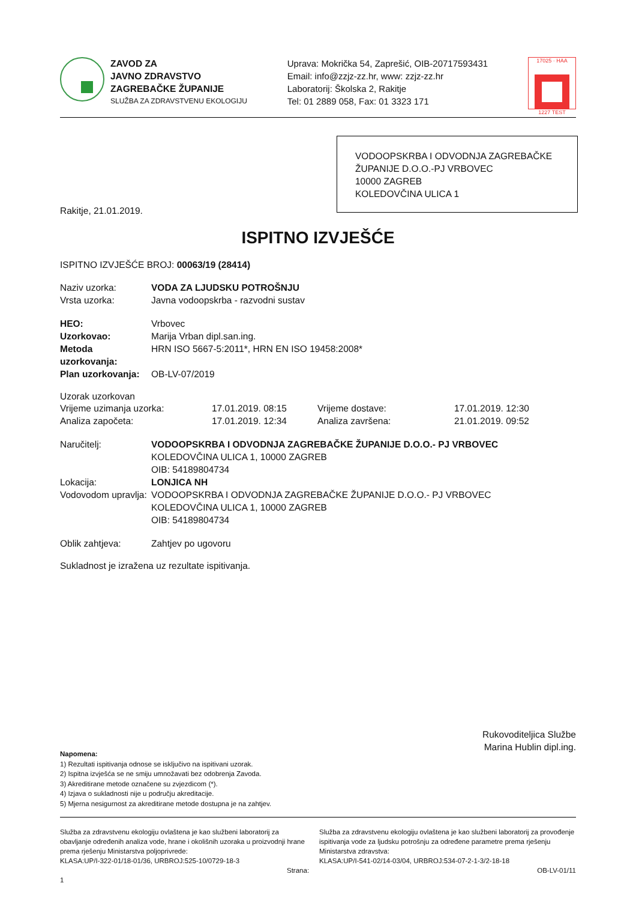ZAVOD ZA
JAVNO ZDRAVSTVO
ZAGREBAČKE ŽUPANIJE
SLUŽBA ZA ZDRAVSTVENU EKOLOGIJU
Uprava: Mokrička 54, Zaprešić, OIB-20717593431
Email: info@zzjz-zz.hr, www: zzjz-zz.hr
Laboratorij: Školska 2, Rakitje
Tel: 01 2889 058, Fax: 01 3323 171
17025 · HAA
1227 TEST
VODOOPSKRBA I ODVODNJA ZAGREBAČKE ŽUPANIJE D.O.O.-PJ VRBOVEC
10000 ZAGREB
KOLEDOVČINA ULICA 1
Rakitje, 21.01.2019.
ISPITNO IZVJEŠĆE
ISPITNO IZVJEŠĆE BROJ: 00063/19 (28414)
Naziv uzorka: VODA ZA LJUDSKU POTROŠNJU
Vrsta uzorka: Javna vodoopskrba - razvodni sustav
HEO: Vrbovec
Uzorkovao: Marija Vrban dipl.san.ing.
Metoda uzorkovanja: HRN ISO 5667-5:2011*, HRN EN ISO 19458:2008*
Plan uzorkovanja: OB-LV-07/2019
Uzorak uzorkovan
Vrijeme uzimanja uzorka: 17.01.2019. 08:15 Vrijeme dostave: 17.01.2019. 12:30 Analiza započeta: 17.01.2019. 12:34 Analiza završena: 21.01.2019. 09:52
Naručitelj: VODOOPSKRBA I ODVODNJA ZAGREBAČKE ŽUPANIJE D.O.O.- PJ VRBOVEC
KOLEDOVČINA ULICA 1, 10000 ZAGREB
OIB: 54189804734
Lokacija: LONJICA NH
Vodovodom upravlja: VODOOPSKRBA I ODVODNJA ZAGREBAČKE ŽUPANIJE D.O.O.- PJ VRBOVEC
KOLEDOVČINA ULICA 1, 10000 ZAGREB
OIB: 54189804734
Oblik zahtjeva: Zahtjev po ugovoru
Sukladnost je izražena uz rezultate ispitivanja.
Rukovoditeljica Službe
Marina Hublin dipl.ing.
Napomena:
1) Rezultati ispitivanja odnose se isključivo na ispitivani uzorak.
2) Ispitna izvješća se ne smiju umnožavati bez odobrenja Zavoda.
3) Akreditirane metode označene su zvjezdicom (*).
4) Izjava o sukladnosti nije u području akreditacije.
5) Mjerna nesigurnost za akreditirane metode dostupna je na zahtjev.
Služba za zdravstvenu ekologiju ovlaštena je kao službeni laboratorij za obavljanje određenih analiza vode, hrane i okolišnih uzoraka u proizvodnji hrane prema rješenju Ministarstva poljoprivrede:
KLASA:UP/I-322-01/18-01/36, URBROJ:525-10/0729-18-3
Strana: 1
Služba za zdravstvenu ekologiju ovlaštena je kao službeni laboratorij za provođenje ispitivanja vode za ljudsku potrošnju za određene parametre prema rješenju Ministarstva zdravstva:
KLASA:UP/I-541-02/14-03/04, URBROJ:534-07-2-1-3/2-18-18
OB-LV-01/11